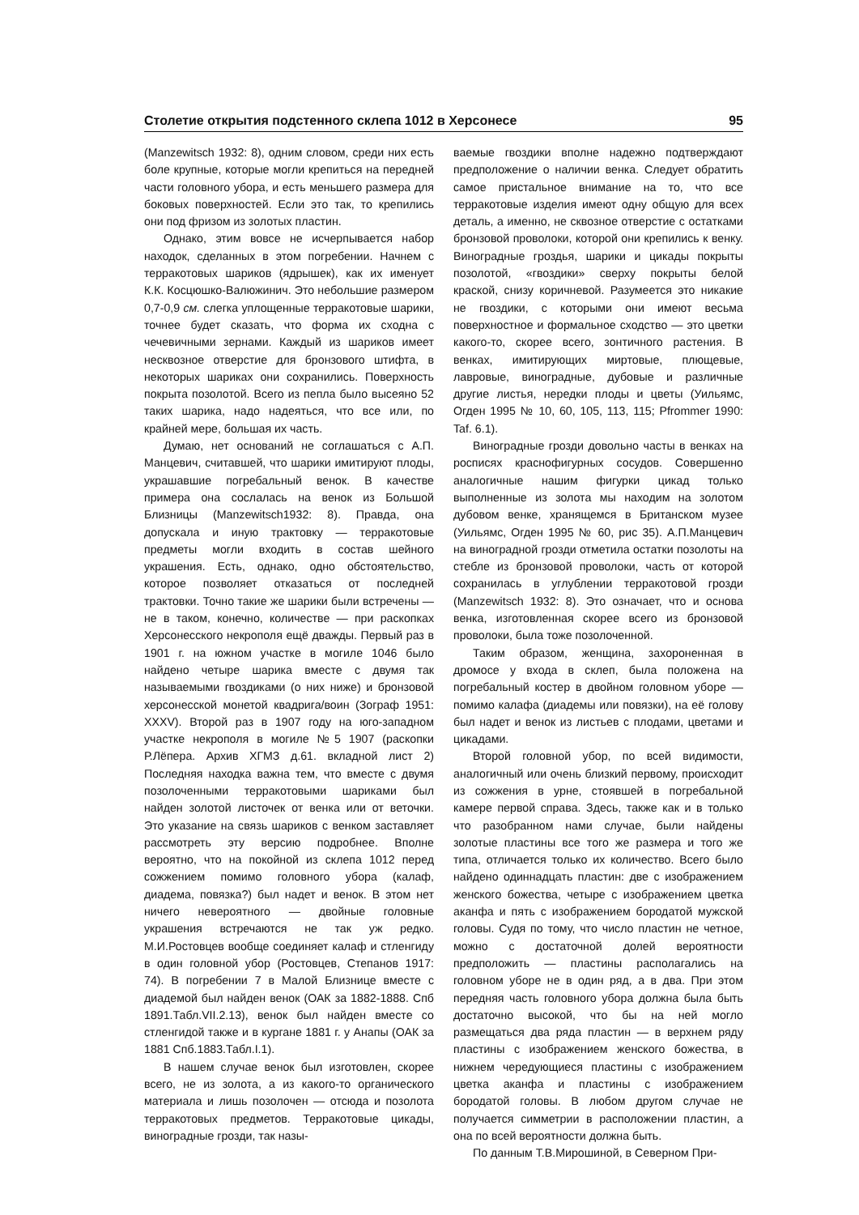Столетие открытия подстенного склепа 1012 в Херсонесе 95
(Manzewitsch 1932: 8), одним словом, среди них есть боле крупные, которые могли крепиться на передней части головного убора, и есть меньшего размера для боковых поверхностей. Если это так, то крепились они под фризом из золотых пластин.
Однако, этим вовсе не исчерпывается набор находок, сделанных в этом погребении. Начнем с терракотовых шариков (ядрышек), как их именует К.К. Косцюшко-Валюжинич. Это небольшие размером 0,7-0,9 см. слегка уплощенные терракотовые шарики, точнее будет сказать, что форма их сходна с чечевичными зернами. Каждый из шариков имеет несквозное отверстие для бронзового штифта, в некоторых шариках они сохранились. Поверхность покрыта позолотой. Всего из пепла было высеяно 52 таких шарика, надо надеяться, что все или, по крайней мере, большая их часть.
Думаю, нет оснований не соглашаться с А.П. Манцевич, считавшей, что шарики имитируют плоды, украшавшие погребальный венок. В качестве примера она сослалась на венок из Большой Близницы (Manzewitsch1932: 8). Правда, она допускала и иную трактовку — терракотовые предметы могли входить в состав шейного украшения. Есть, однако, одно обстоятельство, которое позволяет отказаться от последней трактовки. Точно такие же шарики были встречены — не в таком, конечно, количестве — при раскопках Херсонесского некрополя ещё дважды. Первый раз в 1901 г. на южном участке в могиле 1046 было найдено четыре шарика вместе с двумя так называемыми гвоздиками (о них ниже) и бронзовой херсонесской монетой квадрига/воин (Зограф 1951: XXXV). Второй раз в 1907 году на юго-западном участке некрополя в могиле №5 1907 (раскопки Р.Лёпера. Архив ХГМЗ д.61. вкладной лист 2) Последняя находка важна тем, что вместе с двумя позолоченными терракотовыми шариками был найден золотой листочек от венка или от веточки. Это указание на связь шариков с венком заставляет рассмотреть эту версию подробнее. Вполне вероятно, что на покойной из склепа 1012 перед сожжением помимо головного убора (калаф, диадема, повязка?) был надет и венок. В этом нет ничего невероятного — двойные головные украшения встречаются не так уж редко. М.И.Ростовцев вообще соединяет калаф и стленгиду в один головной убор (Ростовцев, Степанов 1917: 74). В погребении 7 в Малой Близнице вместе с диадемой был найден венок (ОАК за 1882-1888. Спб 1891.Табл.VII.2.13), венок был найден вместе со стленгидой также и в кургане 1881 г. у Анапы (ОАК за 1881 Спб.1883.Табл.I.1).
В нашем случае венок был изготовлен, скорее всего, не из золота, а из какого-то органического материала и лишь позолочен — отсюда и позолота терракотовых предметов. Терракотовые цикады, виноградные грозди, так назы-
ваемые гвоздики вполне надежно подтверждают предположение о наличии венка. Следует обратить самое пристальное внимание на то, что все терракотовые изделия имеют одну общую для всех деталь, а именно, не сквозное отверстие с остатками бронзовой проволоки, которой они крепились к венку. Виноградные гроздья, шарики и цикады покрыты позолотой, «гвоздики» сверху покрыты белой краской, снизу коричневой. Разумеется это никакие не гвоздики, с которыми они имеют весьма поверхностное и формальное сходство — это цветки какого-то, скорее всего, зонтичного растения. В венках, имитирующих миртовые, плющевые, лавровые, виноградные, дубовые и различные другие листья, нередки плоды и цветы (Уильямс, Огден 1995 № 10, 60, 105, 113, 115; Pfrommer 1990: Taf. 6.1).
Виноградные грозди довольно часты в венках на росписях краснофигурных сосудов. Совершенно аналогичные нашим фигурки цикад только выполненные из золота мы находим на золотом дубовом венке, хранящемся в Британском музее (Уильямс, Огден 1995 № 60, рис 35). А.П.Манцевич на виноградной грозди отметила остатки позолоты на стебле из бронзовой проволоки, часть от которой сохранилась в углублении терракотовой грозди (Manzewitsch 1932: 8). Это означает, что и основа венка, изготовленная скорее всего из бронзовой проволоки, была тоже позолоченной.
Таким образом, женщина, захороненная в дромосе у входа в склеп, была положена на погребальный костер в двойном головном уборе — помимо калафа (диадемы или повязки), на её голову был надет и венок из листьев с плодами, цветами и цикадами.
Второй головной убор, по всей видимости, аналогичный или очень близкий первому, происходит из сожжения в урне, стоявшей в погребальной камере первой справа. Здесь, также как и в только что разобранном нами случае, были найдены золотые пластины все того же размера и того же типа, отличается только их количество. Всего было найдено одиннадцать пластин: две с изображением женского божества, четыре с изображением цветка аканфа и пять с изображением бородатой мужской головы. Судя по тому, что число пластин не четное, можно с достаточной долей вероятности предположить — пластины располагались на головном уборе не в один ряд, а в два. При этом передняя часть головного убора должна была быть достаточно высокой, что бы на ней могло размещаться два ряда пластин — в верхнем ряду пластины с изображением женского божества, в нижнем чередующиеся пластины с изображением цветка аканфа и пластины с изображением бородатой головы. В любом другом случае не получается симметрии в расположении пластин, а она по всей вероятности должна быть.
По данным Т.В.Мирошиной, в Северном При-